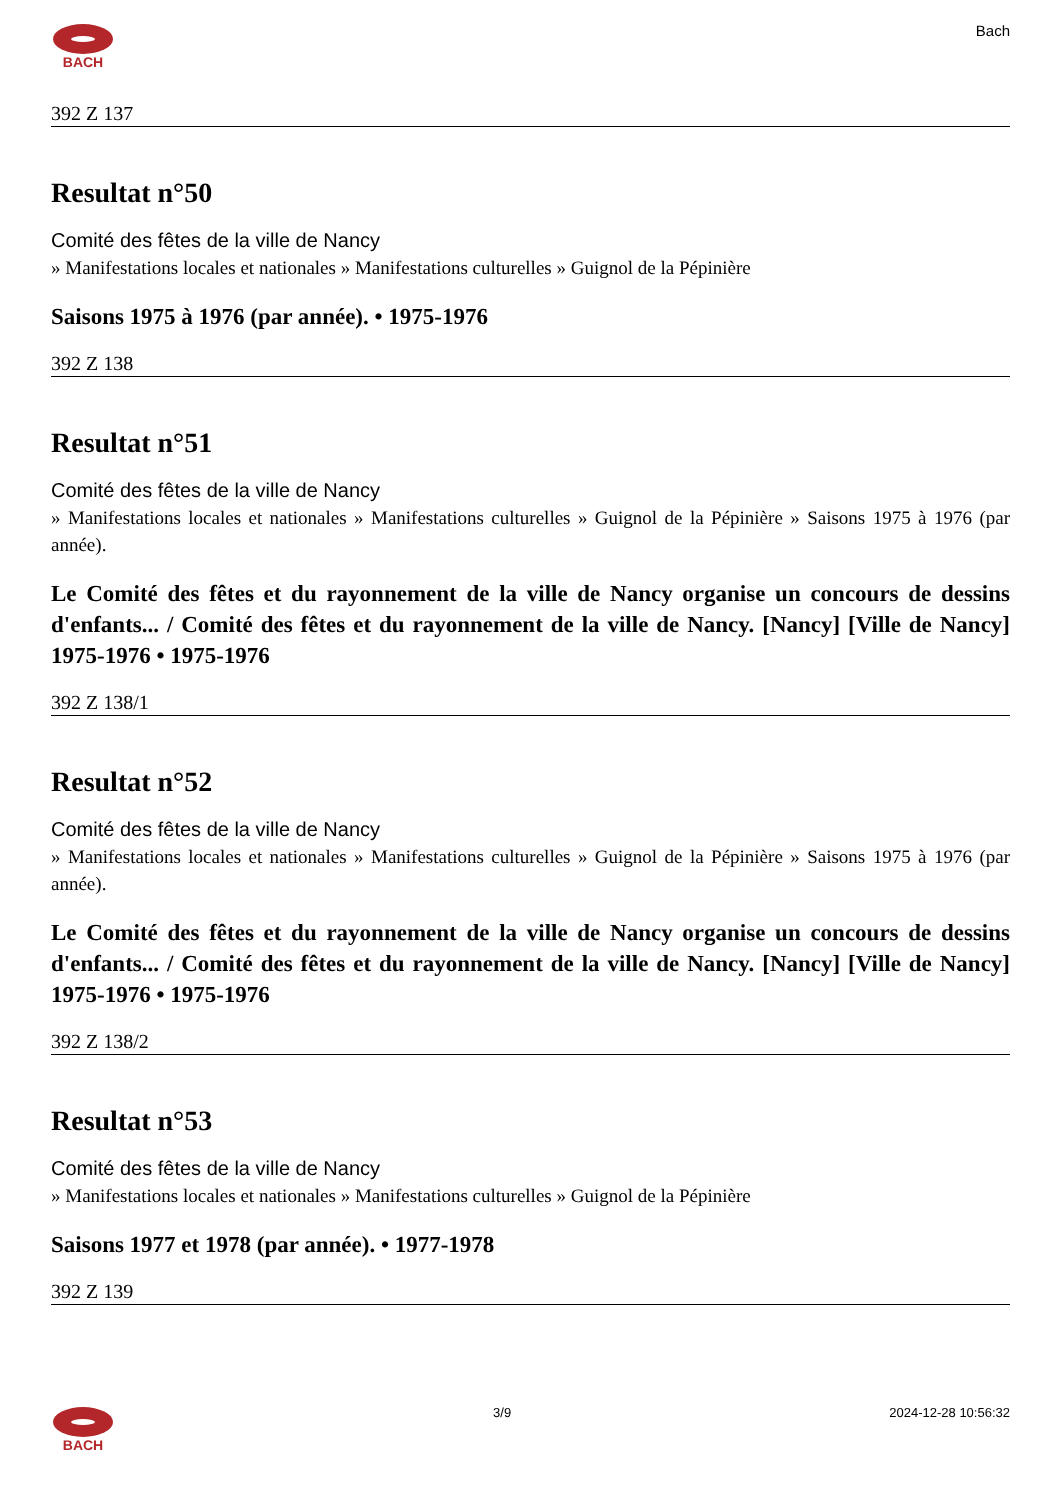BACH Bach
392 Z 137
Resultat n°50
Comité des fêtes de la ville de Nancy
» Manifestations locales et nationales » Manifestations culturelles » Guignol de la Pépinière
Saisons 1975 à 1976 (par année). • 1975-1976
392 Z 138
Resultat n°51
Comité des fêtes de la ville de Nancy
» Manifestations locales et nationales » Manifestations culturelles » Guignol de la Pépinière » Saisons 1975 à 1976 (par année).
Le Comité des fêtes et du rayonnement de la ville de Nancy organise un concours de dessins d'enfants... / Comité des fêtes et du rayonnement de la ville de Nancy. [Nancy] [Ville de Nancy] 1975-1976 • 1975-1976
392 Z 138/1
Resultat n°52
Comité des fêtes de la ville de Nancy
» Manifestations locales et nationales » Manifestations culturelles » Guignol de la Pépinière » Saisons 1975 à 1976 (par année).
Le Comité des fêtes et du rayonnement de la ville de Nancy organise un concours de dessins d'enfants... / Comité des fêtes et du rayonnement de la ville de Nancy. [Nancy] [Ville de Nancy] 1975-1976 • 1975-1976
392 Z 138/2
Resultat n°53
Comité des fêtes de la ville de Nancy
» Manifestations locales et nationales » Manifestations culturelles » Guignol de la Pépinière
Saisons 1977 et 1978 (par année). • 1977-1978
392 Z 139
BACH 3/9 2024-12-28 10:56:32